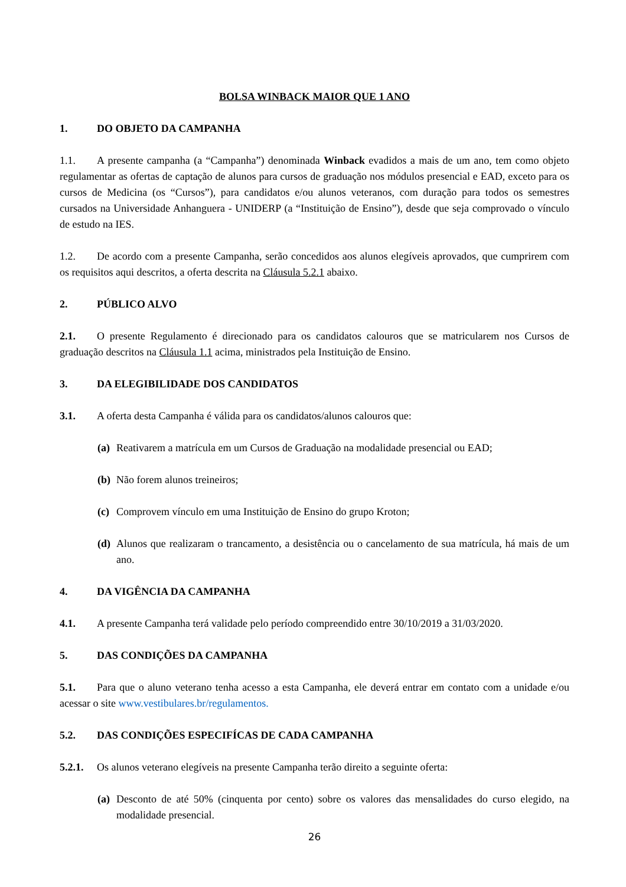BOLSA WINBACK MAIOR QUE 1 ANO
1. DO OBJETO DA CAMPANHA
1.1. A presente campanha (a “Campanha”) denominada Winback evadidos a mais de um ano, tem como objeto regulamentar as ofertas de captação de alunos para cursos de graduação nos módulos presencial e EAD, exceto para os cursos de Medicina (os “Cursos”), para candidatos e/ou alunos veteranos, com duração para todos os semestres cursados na Universidade Anhanguera - UNIDERP (a “Instituição de Ensino”), desde que seja comprovado o vínculo de estudo na IES.
1.2. De acordo com a presente Campanha, serão concedidos aos alunos elegíveis aprovados, que cumprirem com os requisitos aqui descritos, a oferta descrita na Cláusula 5.2.1 abaixo.
2. PÚBLICO ALVO
2.1. O presente Regulamento é direcionado para os candidatos calouros que se matricularem nos Cursos de graduação descritos na Cláusula 1.1 acima, ministrados pela Instituição de Ensino.
3. DA ELEGIBILIDADE DOS CANDIDATOS
3.1. A oferta desta Campanha é válida para os candidatos/alunos calouros que:
(a) Reativarem a matrícula em um Cursos de Graduação na modalidade presencial ou EAD;
(b) Não forem alunos treineiros;
(c) Comprovem vínculo em uma Instituição de Ensino do grupo Kroton;
(d) Alunos que realizaram o trancamento, a desistência ou o cancelamento de sua matrícula, há mais de um ano.
4. DA VIGÊNCIA DA CAMPANHA
4.1. A presente Campanha terá validade pelo período compreendido entre 30/10/2019 a 31/03/2020.
5. DAS CONDIÇÕES DA CAMPANHA
5.1. Para que o aluno veterano tenha acesso a esta Campanha, ele deverá entrar em contato com a unidade e/ou acessar o site www.vestibulares.br/regulamentos.
5.2. DAS CONDIÇÕES ESPECIFÍCAS DE CADA CAMPANHA
5.2.1. Os alunos veterano elegíveis na presente Campanha terão direito a seguinte oferta:
(a) Desconto de até 50% (cinquenta por cento) sobre os valores das mensalidades do curso elegido, na modalidade presencial.
26